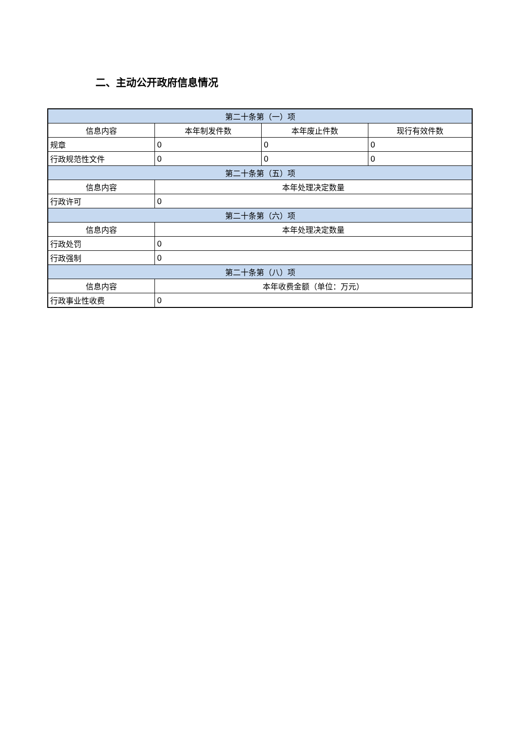二、主动公开政府信息情况
| 第二十条第（一）项 | | | |
| --- | --- | --- | --- |
| 信息内容 | 本年制发件数 | 本年废止件数 | 现行有效件数 |
| 规章 | 0 | 0 | 0 |
| 行政规范性文件 | 0 | 0 | 0 |
| 第二十条第（五）项 | | | |
| 信息内容 | 本年处理决定数量 | | |
| 行政许可 | 0 | | |
| 第二十条第（六）项 | | | |
| 信息内容 | 本年处理决定数量 | | |
| 行政处罚 | 0 | | |
| 行政强制 | 0 | | |
| 第二十条第（八）项 | | | |
| 信息内容 | 本年收费金额（单位：万元） | | |
| 行政事业性收费 | 0 | | |